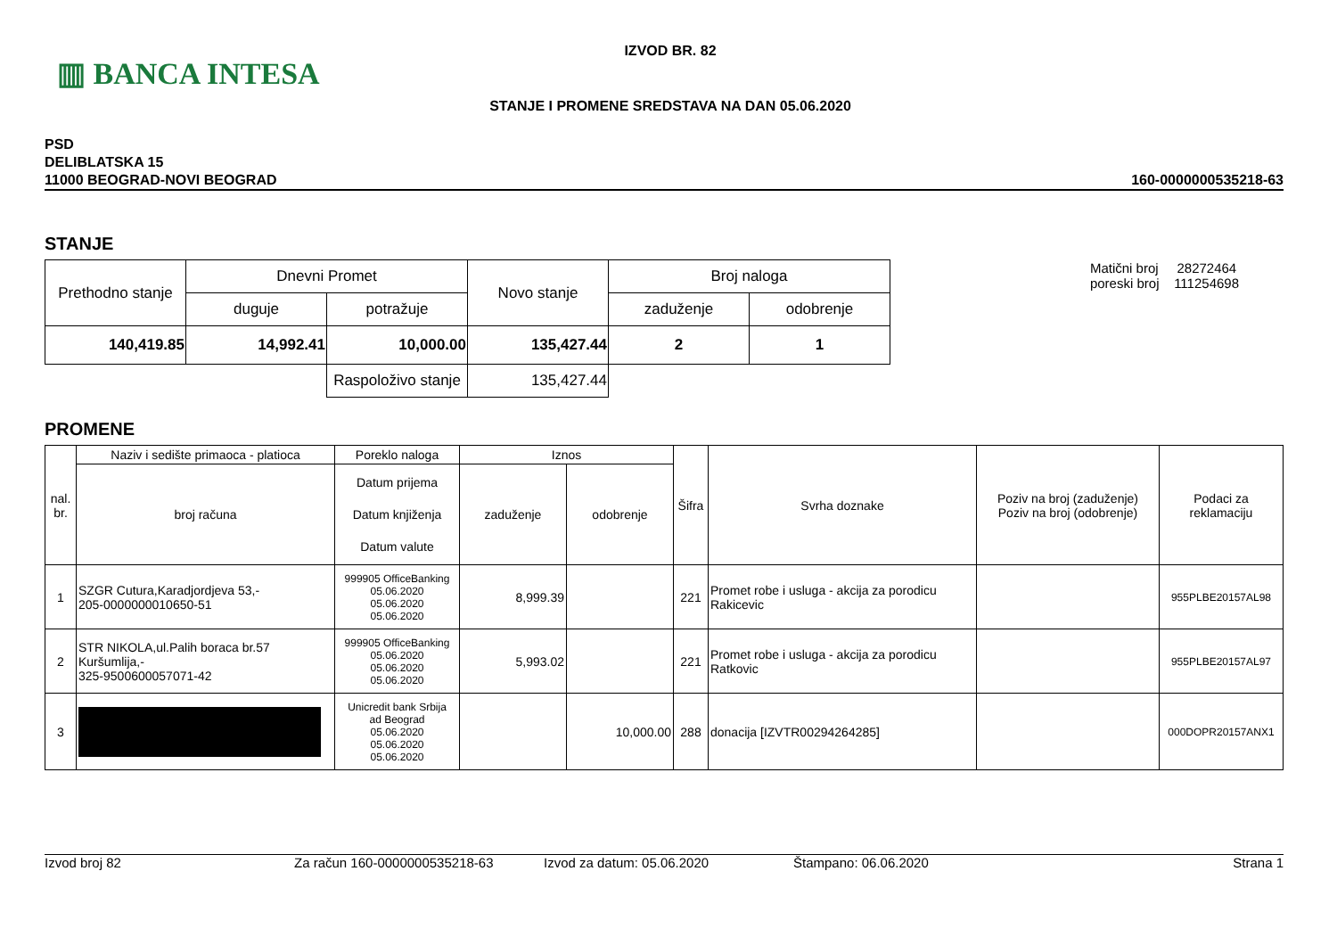▥ BANCA INTESA
IZVOD BR. 82
STANJE I PROMENE SREDSTAVA NA DAN 05.06.2020
PSD
DELIBLATSKA 15
11000 BEOGRAD-NOVI BEOGRAD
160-0000000535218-63
STANJE
| Prethodno stanje | Dnevni Promet | | Novo stanje | Broj naloga | |
| --- | --- | --- | --- | --- | --- |
| | duguje | potražuje | | zaduženje | odobrenje |
| 140,419.85 | 14,992.41 | 10,000.00 | 135,427.44 | 2 | 1 |
| | | Raspoloživo stanje | 135,427.44 | | |
Matični broj 28272464
poreski broj 111254698
PROMENE
| nal. br. | Naziv i sedište primaoca - platioca | Poreklo naloga | Iznos | | Šifra | Svrha doznake | Poziv na broj (zaduženje) Poziv na broj (odobrenje) | Podaci za reklamaciju |
| --- | --- | --- | --- | --- | --- | --- | --- | --- |
| | broj računa | Datum prijema Datum knjiženja Datum valute | zaduženje | odobrenje | | | | |
| 1 | SZGR Cutura,Karadjordjeva 53,- 205-0000000010650-51 | 999905 OfficeBanking 05.06.2020 05.06.2020 05.06.2020 | 8,999.39 | | 221 | Promet robe i usluga - akcija za porodicu Rakicevic | | 955PLBE20157AL98 |
| 2 | STR NIKOLA,ul.Palih boraca br.57 Kuršumlija,- 325-9500600057071-42 | 999905 OfficeBanking 05.06.2020 05.06.2020 05.06.2020 | 5,993.02 | | 221 | Promet robe i usluga - akcija za porodicu Ratkovic | | 955PLBE20157AL97 |
| 3 | | Unicredit bank Srbija ad Beograd 05.06.2020 05.06.2020 05.06.2020 | | 10,000.00 | 288 | donacija [IZVTR00294264285] | | 000DOPR20157ANX1 |
Izvod broj 82 Za račun 160-0000000535218-63 Izvod za datum: 05.06.2020 Štampano: 06.06.2020 Strana 1